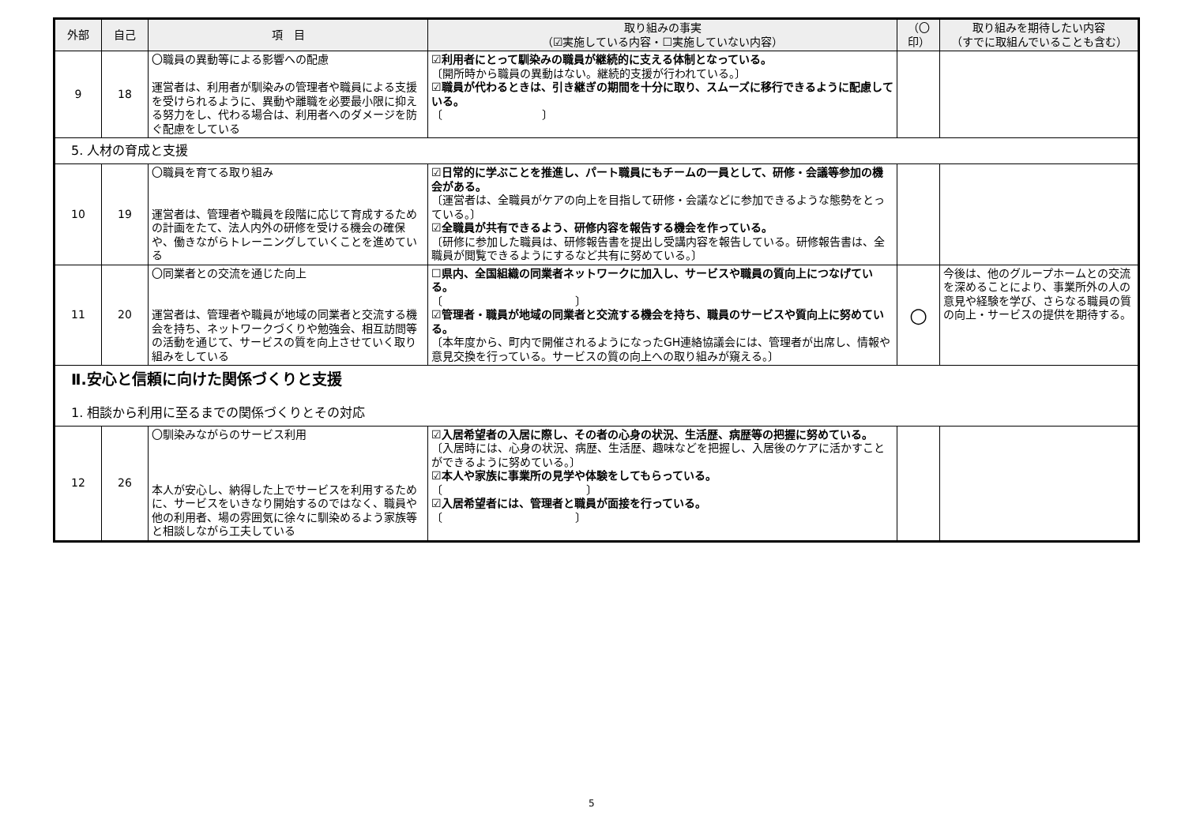| 外部 | 自己 | 項 目 | 取り組みの事実 （☑実施している内容・☐実施していない内容） | （〇 印） | 取り組みを期待したい内容 （すでに取組んでいることも含む） |
| --- | --- | --- | --- | --- | --- |
| 9 | 18 | 〇職員の異動等による影響への配慮 運営者は、利用者が馴染みの管理者や職員による支援を受けられるように、異動や離職を必要最小限に抑える努力をし、代わる場合は、利用者へのダメージを防ぐ配慮をしている | ☑利用者にとって馴染みの職員が継続的に支える体制となっている。 〔開所時から職員の異動はない。継続的支援が行われている。〕 ☑職員が代わるときは、引き継ぎの期間を十分に取り、スムーズに移行できるように配慮している。 〔 〕 | | |
| 5. 人材の育成と支援 | | | | | |
| 10 | 19 | 〇職員を育てる取り組み 運営者は、管理者や職員を段階に応じて育成するための計画をたて、法人内外の研修を受ける機会の確保や、働きながらトレーニングしていくことを進めている | ☑日常的に学ぶことを推進し、パート職員にもチームの一員として、研修・会議等参加の機会がある。 〔運営者は、全職員がケアの向上を目指して研修・会議などに参加できるような態勢をとっている。〕 ☑全職員が共有できるよう、研修内容を報告する機会を作っている。 〔研修に参加した職員は、研修報告書を提出し受講内容を報告している。研修報告書は、全職員が閲覧できるようにするなど共有に努めている。〕 | | |
| 11 | 20 | 〇同業者との交流を通じた向上 運営者は、管理者や職員が地域の同業者と交流する機会を持ち、ネットワークづくりや勉強会、相互訪問等の活動を通じて、サービスの質を向上させていく取り組みをしている | ☐県内、全国組織の同業者ネットワークに加入し、サービスや職員の質向上につなげている。 〔 〕 ☑管理者・職員が地域の同業者と交流する機会を持ち、職員のサービスや質向上に努めている。 〔本年度から、町内で開催されるようになったGH連絡協議会には、管理者が出席し、情報や意見交換を行っている。サービスの質の向上への取り組みが窺える。〕 | ○ | 今後は、他のグループホームとの交流を深めることにより、事業所外の人の意見や経験を学び、さらなる職員の質の向上・サービスの提供を期待する。 |
| Ⅱ.安心と信頼に向けた関係づくりと支援 1. 相談から利用に至るまでの関係づくりとその対応 | | | | | |
| 12 | 26 | 〇馴染みながらのサービス利用 本人が安心し、納得した上でサービスを利用するために、サービスをいきなり開始するのではなく、職員や他の利用者、場の雰囲気に徐々に馴染めるよう家族等と相談しながら工夫している | ☑入居希望者の入居に際し、その者の心身の状況、生活歴、病歴等の把握に努めている。 〔入居時には、心身の状況、病歴、生活歴、趣味などを把握し、入居後のケアに活かすことができるように努めている。〕 ☑本人や家族に事業所の見学や体験をしてもらっている。 〔 〕 ☑入居希望者には、管理者と職員が面接を行っている。 〔 〕 | | |
5